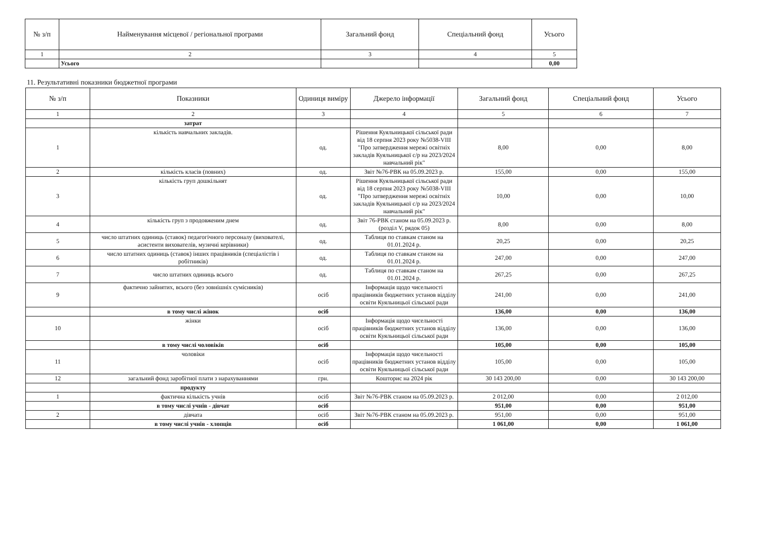| № з/п | Найменування місцевої / регіональної програми | Загальний фонд | Спеціальний фонд | Усього |
| --- | --- | --- | --- | --- |
| 1 | 2 | 3 | 4 | 5 |
| | Усього | | | 0,00 |
11. Результативні показники бюджетної програми
| № з/п | Показники | Одиниця виміру | Джерело інформації | Загальний фонд | Спеціальний фонд | Усього |
| --- | --- | --- | --- | --- | --- | --- |
| 1 | 2 | 3 | 4 | 5 | 6 | 7 |
| | затрат | | | | | |
| 1 | кількість навчальних закладів. | од. | Рішення Куяльницької сільської ради від 18 серпня 2023 року №5038-VIII "Про затвердження мережі освітніх закладів Куяльницької с/р на 2023/2024 навчальний рік" | 8,00 | 0,00 | 8,00 |
| 2 | кількість класів (повних) | од. | Звіт №76-РВК на 05.09.2023 р. | 155,00 | 0,00 | 155,00 |
| 3 | кількість груп дошкільнят | од. | Рішення Куяльницької сільської ради від 18 серпня 2023 року №5038-VIII "Про затвердження мережі освітніх закладів Куяльницької с/р на 2023/2024 навчальний рік" | 10,00 | 0,00 | 10,00 |
| 4 | кількість груп з продовженим днем | од. | Звіт 76-РВК станом на 05.09.2023 р. (розділ V, рядок 05) | 8,00 | 0,00 | 8,00 |
| 5 | число штатних одиниць (ставок) педагогічного персоналу (вихователі, асистенти вихователів, музичні керівники) | од. | Таблиця по ставкам станом на 01.01.2024 р. | 20,25 | 0,00 | 20,25 |
| 6 | число штатних одиниць (ставок) інших працівників (спеціалістів і робітників) | од. | Таблиця по ставкам станом на 01.01.2024 р. | 247,00 | 0,00 | 247,00 |
| 7 | число штатних одиниць всього | од. | Таблиця по ставкам станом на 01.01.2024 р. | 267,25 | 0,00 | 267,25 |
| 9 | фактично зайнятих, всього (без зовнішніх сумісників) | осіб | Інформація щодо чисельності працівників бюджетних установ відділу освіти Куяльницьої сільської ради | 241,00 | 0,00 | 241,00 |
| | в тому числі жінок | осіб | | 136,00 | 0,00 | 136,00 |
| 10 | жінки | осіб | Інформація щодо чисельності працівників бюджетних установ відділу освіти Куяльницьої сільської ради | 136,00 | 0,00 | 136,00 |
| | в тому числі чоловіків | осіб | | 105,00 | 0,00 | 105,00 |
| 11 | чоловіки | осіб | Інформація щодо чисельності працівників бюджетних установ відділу освіти Куяльницьої сільської ради | 105,00 | 0,00 | 105,00 |
| 12 | загальний фонд заробітної плати з нарахуваннями | грн. | Кошторис на 2024 рік | 30 143 200,00 | 0,00 | 30 143 200,00 |
| | продукту | | | | | |
| 1 | фактична кількість учнів | осіб | Звіт №76-РВК станом на 05.09.2023 р. | 2 012,00 | 0,00 | 2 012,00 |
| | в тому числі учнів - дівчат | осіб | | 951,00 | 0,00 | 951,00 |
| 2 | дівчата | осіб | Звіт №76-РВК станом на 05.09.2023 р. | 951,00 | 0,00 | 951,00 |
| | в тому числі учнів - хлопців | осіб | | 1 061,00 | 0,00 | 1 061,00 |